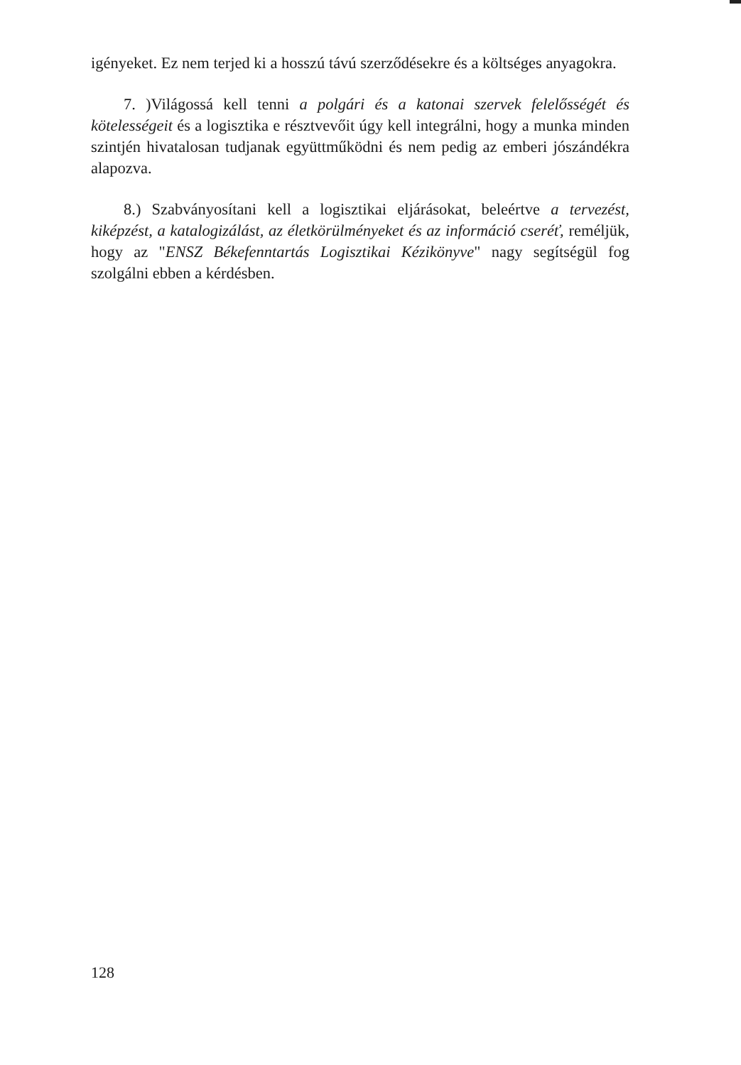igényeket. Ez nem terjed ki a hosszú távú szerződésekre és a költséges anyagokra.
7. )Világossá kell tenni a polgári és a katonai szervek felelősségét és kötelességeit és a logisztika e résztvevőit úgy kell integrálni, hogy a munka minden szintjén hivatalosan tudjanak együttműködni és nem pedig az emberi jószándékra alapozva.
8.) Szabványosítani kell a logisztikai eljárásokat, beleértve a tervezést, kiképzést, a katalogizálást, az életkörülményeket és az információ cseréť, reméljük, hogy az "ENSZ Békefenntartás Logisztikai Kézikönyve" nagy segítségül fog szolgálni ebben a kérdésben.
128